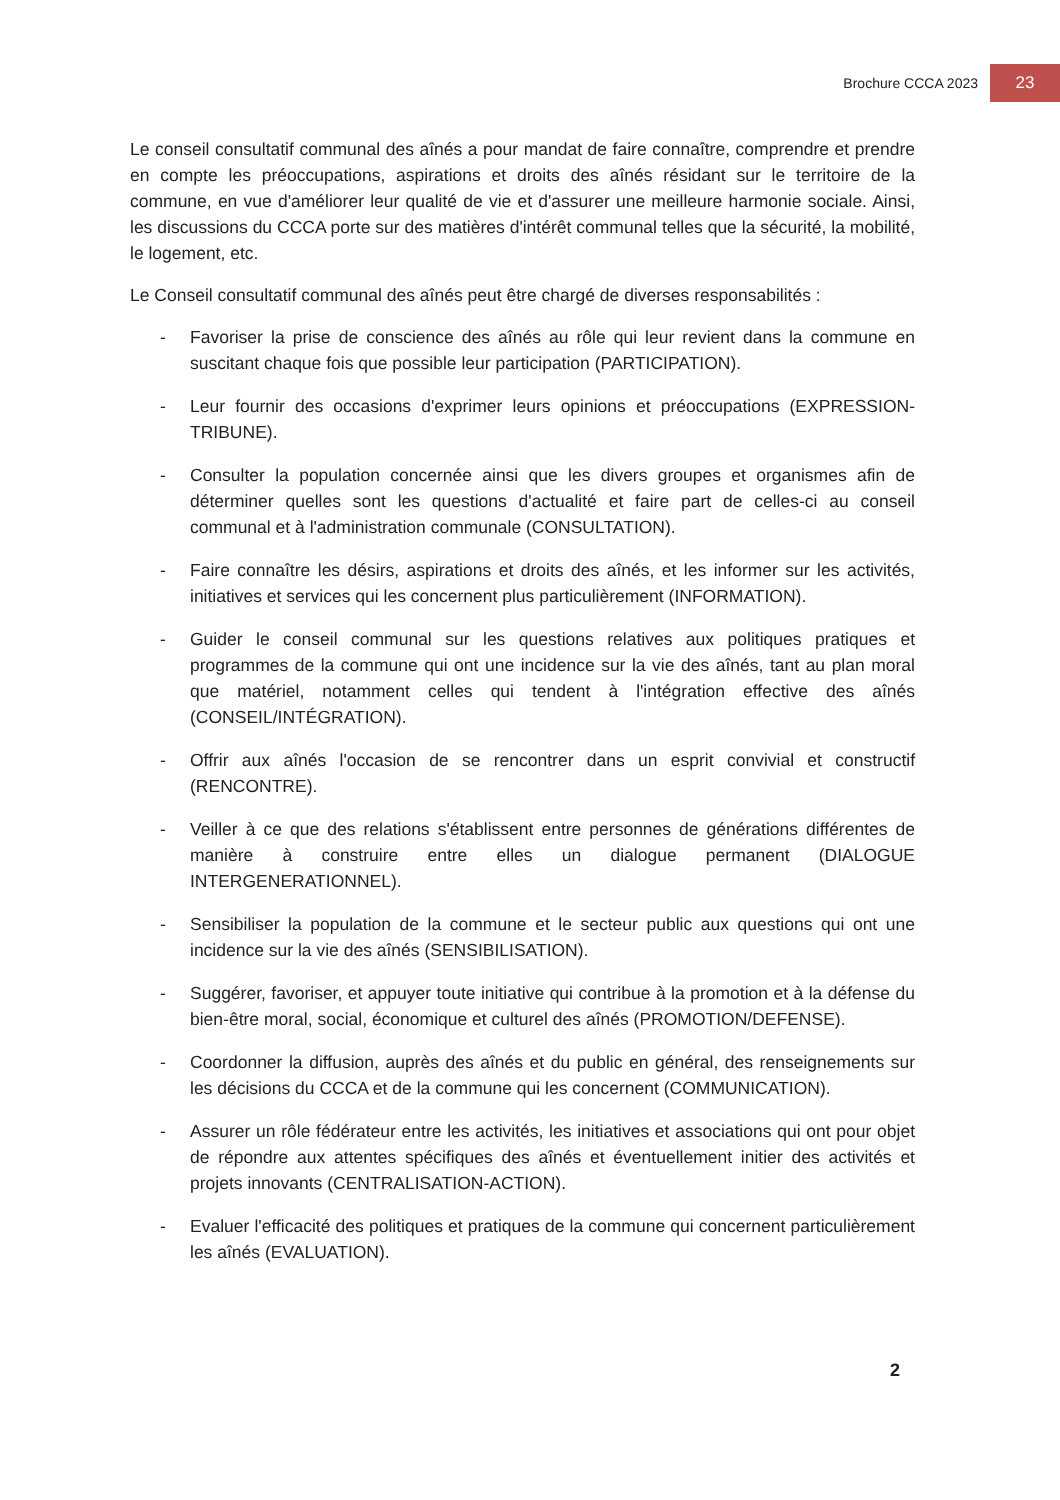Brochure CCCA 2023 23
Le conseil consultatif communal des aînés a pour mandat de faire connaître, comprendre et prendre en compte les préoccupations, aspirations et droits des aînés résidant sur le territoire de la commune, en vue d'améliorer leur qualité de vie et d'assurer une meilleure harmonie sociale. Ainsi, les discussions du CCCA porte sur des matières d'intérêt communal telles que la sécurité, la mobilité, le logement, etc.
Le Conseil consultatif communal des aînés peut être chargé de diverses responsabilités :
- Favoriser la prise de conscience des aînés au rôle qui leur revient dans la commune en suscitant chaque fois que possible leur participation (PARTICIPATION).
- Leur fournir des occasions d'exprimer leurs opinions et préoccupations (EXPRESSION-TRIBUNE).
- Consulter la population concernée ainsi que les divers groupes et organismes afin de déterminer quelles sont les questions d'actualité et faire part de celles-ci au conseil communal et à l'administration communale (CONSULTATION).
- Faire connaître les désirs, aspirations et droits des aînés, et les informer sur les activités, initiatives et services qui les concernent plus particulièrement (INFORMATION).
- Guider le conseil communal sur les questions relatives aux politiques pratiques et programmes de la commune qui ont une incidence sur la vie des aînés, tant au plan moral que matériel, notamment celles qui tendent à l'intégration effective des aînés (CONSEIL/INTÉGRATION).
- Offrir aux aînés l'occasion de se rencontrer dans un esprit convivial et constructif (RENCONTRE).
- Veiller à ce que des relations s'établissent entre personnes de générations différentes de manière à construire entre elles un dialogue permanent (DIALOGUE INTERGENERATIONNEL).
- Sensibiliser la population de la commune et le secteur public aux questions qui ont une incidence sur la vie des aînés (SENSIBILISATION).
- Suggérer, favoriser, et appuyer toute initiative qui contribue à la promotion et à la défense du bien-être moral, social, économique et culturel des aînés (PROMOTION/DEFENSE).
- Coordonner la diffusion, auprès des aînés et du public en général, des renseignements sur les décisions du CCCA et de la commune qui les concernent (COMMUNICATION).
- Assurer un rôle fédérateur entre les activités, les initiatives et associations qui ont pour objet de répondre aux attentes spécifiques des aînés et éventuellement initier des activités et projets innovants (CENTRALISATION-ACTION).
- Evaluer l'efficacité des politiques et pratiques de la commune qui concernent particulièrement les aînés (EVALUATION).
2